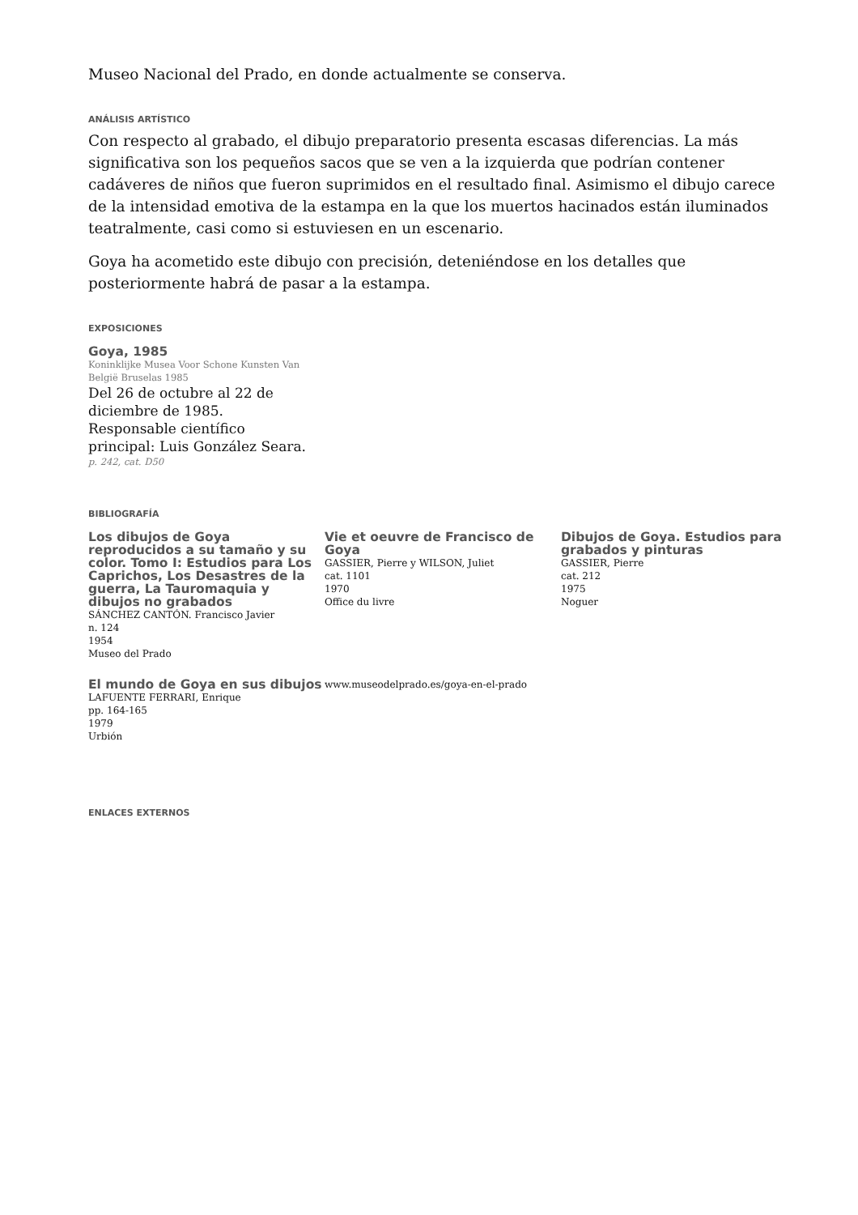Museo Nacional del Prado, en donde actualmente se conserva.
ANÁLISIS ARTÍSTICO
Con respecto al grabado, el dibujo preparatorio presenta escasas diferencias. La más significativa son los pequeños sacos que se ven a la izquierda que podrían contener cadáveres de niños que fueron suprimidos en el resultado final. Asimismo el dibujo carece de la intensidad emotiva de la estampa en la que los muertos hacinados están iluminados teatralmente, casi como si estuviesen en un escenario.
Goya ha acometido este dibujo con precisión, deteniéndose en los detalles que posteriormente habrá de pasar a la estampa.
EXPOSICIONES
Goya, 1985
Koninklijke Musea Voor Schone Kunsten Van België Bruselas 1985
Del 26 de octubre al 22 de diciembre de 1985. Responsable científico principal: Luis González Seara.
p. 242, cat. D50
BIBLIOGRAFÍA
Los dibujos de Goya reproducidos a su tamaño y su color. Tomo I: Estudios para Los Caprichos, Los Desastres de la guerra, La Tauromaquia y dibujos no grabados
SÁNCHEZ CANTÓN. Francisco Javier
n. 124
1954
Museo del Prado
Vie et oeuvre de Francisco de Goya
GASSIER, Pierre y WILSON, Juliet
cat. 1101
1970
Office du livre
Dibujos de Goya. Estudios para grabados y pinturas
GASSIER, Pierre
cat. 212
1975
Noguer
El mundo de Goya en sus dibujos
LAFUENTE FERRARI, Enrique
pp. 164-165
1979
Urbión
www.museodelprado.es/goya-en-el-prado
ENLACES EXTERNOS